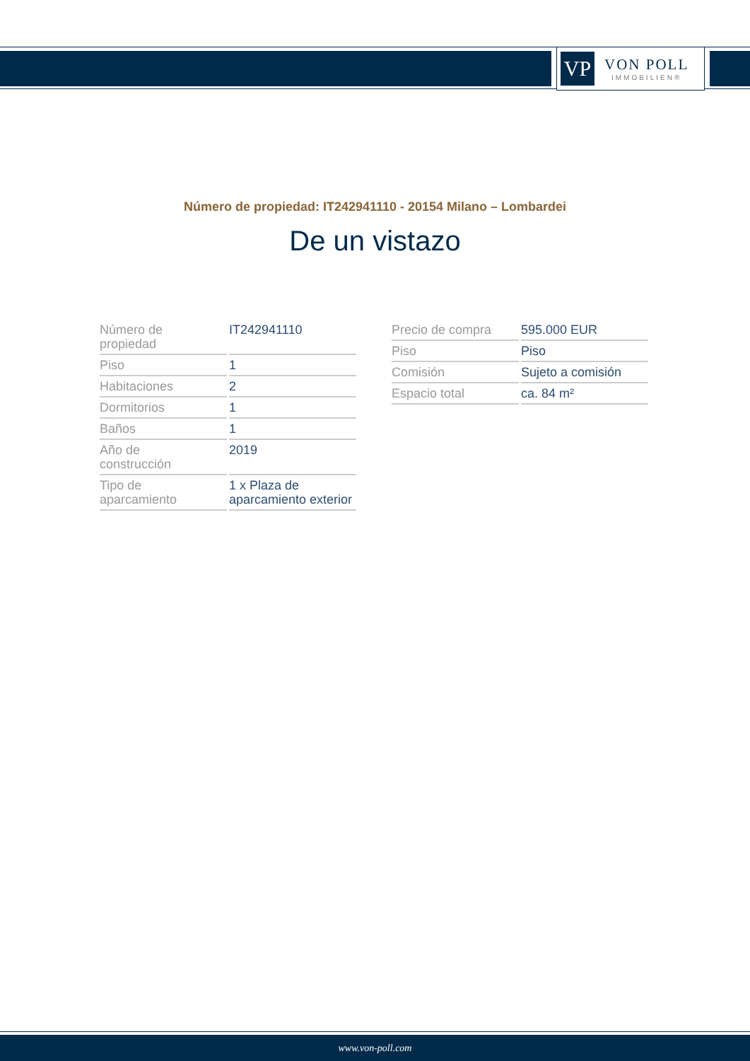VP
VON POLL
IMMOBILIEN®
Número de propiedad: IT242941110 - 20154 Milano – Lombardei
De un vistazo
| Número de propiedad | IT242941110 |
| Piso | 1 |
| Habitaciones | 2 |
| Dormitorios | 1 |
| Baños | 1 |
| Año de construcción | 2019 |
| Tipo de aparcamiento | 1 x Plaza de aparcamiento exterior |
| Precio de compra | 595.000 EUR |
| Piso | Piso |
| Comisión | Sujeto a comisión |
| Espacio total | ca. 84 m² |
www.von-poll.com